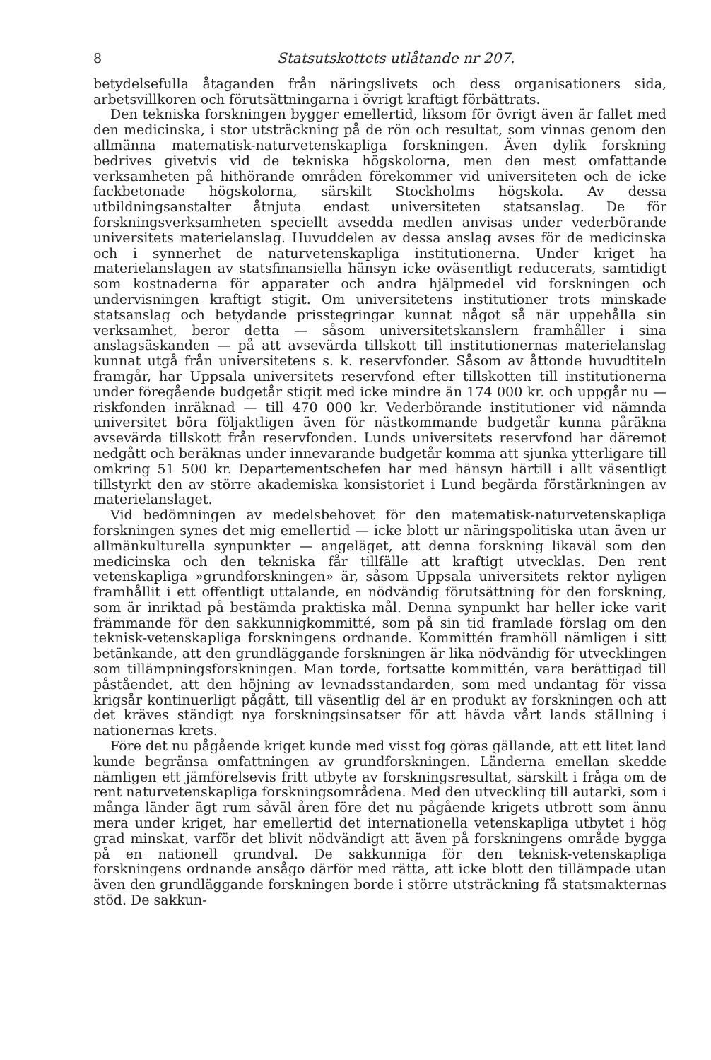8 Statsutskottets utlåtande nr 207.
betydelsefulla åtaganden från näringslivets och dess organisationers sida, arbetsvillkoren och förutsättningarna i övrigt kraftigt förbättrats.
Den tekniska forskningen bygger emellertid, liksom för övrigt även är fallet med den medicinska, i stor utsträckning på de rön och resultat, som vinnas genom den allmänna matematisk-naturvetenskapliga forskningen. Även dylik forskning bedrives givetvis vid de tekniska högskolorna, men den mest omfattande verksamheten på hithörande områden förekommer vid universiteten och de icke fackbetonade högskolorna, särskilt Stockholms högskola. Av dessa utbildningsanstalter åtnjuta endast universiteten statsanslag. De för forskningsverksamheten speciellt avsedda medlen anvisas under vederbörande universitets materielanslag. Huvuddelen av dessa anslag avses för de medicinska och i synnerhet de naturvetenskapliga institutionerna. Under kriget ha materielanslagen av statsfinansiella hänsyn icke oväsentligt reducerats, samtidigt som kostnaderna för apparater och andra hjälpmedel vid forskningen och undervisningen kraftigt stigit. Om universitetens institutioner trots minskade statsanslag och betydande prisstegringar kunnat något så när uppehålla sin verksamhet, beror detta — såsom universitetskanslern framhåller i sina anslagsäskanden — på att avsevärda tillskott till institutionernas materielanslag kunnat utgå från universitetens s. k. reservfonder. Såsom av åttonde huvudtiteln framgår, har Uppsala universitets reservfond efter tillskotten till institutionerna under föregående budgetår stigit med icke mindre än 174 000 kr. och uppgår nu — riskfonden inräknad — till 470 000 kr. Vederbörande institutioner vid nämnda universitet böra följaktligen även för nästkommande budgetår kunna påräkna avsevärda tillskott från reservfonden. Lunds universitets reservfond har däremot nedgått och beräknas under innevarande budgetår komma att sjunka ytterligare till omkring 51 500 kr. Departementschefen har med hänsyn härtill i allt väsentligt tillstyrkt den av större akademiska konsistoriet i Lund begärda förstärkningen av materielanslaget.
Vid bedömningen av medelsbehovet för den matematisk-naturvetenskapliga forskningen synes det mig emellertid — icke blott ur näringspolitiska utan även ur allmänkulturella synpunkter — angeläget, att denna forskning likaväl som den medicinska och den tekniska får tillfälle att kraftigt utvecklas. Den rent vetenskapliga »grundforskningen» är, såsom Uppsala universitets rektor nyligen framhållit i ett offentligt uttalande, en nödvändig förutsättning för den forskning, som är inriktad på bestämda praktiska mål. Denna synpunkt har heller icke varit främmande för den sakkunnigkommitté, som på sin tid framlade förslag om den teknisk-vetenskapliga forskningens ordnande. Kommittén framhöll nämligen i sitt betänkande, att den grundläggande forskningen är lika nödvändig för utvecklingen som tillämpningsforskningen. Man torde, fortsatte kommittén, vara berättigad till påståendet, att den höjning av levnadsstandarden, som med undantag för vissa krigsår kontinuerligt pågått, till väsentlig del är en produkt av forskningen och att det kräves ständigt nya forskningsinsatser för att hävda vårt lands ställning i nationernas krets.
Före det nu pågående kriget kunde med visst fog göras gällande, att ett litet land kunde begränsa omfattningen av grundforskningen. Länderna emellan skedde nämligen ett jämförelsevis fritt utbyte av forskningsresultat, särskilt i fråga om de rent naturvetenskapliga forskningsområdena. Med den utveckling till autarki, som i många länder ägt rum såväl åren före det nu pågående krigets utbrott som ännu mera under kriget, har emellertid det internationella vetenskapliga utbytet i hög grad minskat, varför det blivit nödvändigt att även på forskningens område bygga på en nationell grundval. De sakkunniga för den teknisk-vetenskapliga forskningens ordnande ansågo därför med rätta, att icke blott den tillämpade utan även den grundläggande forskningen borde i större utsträckning få statsmakternas stöd. De sakkun-